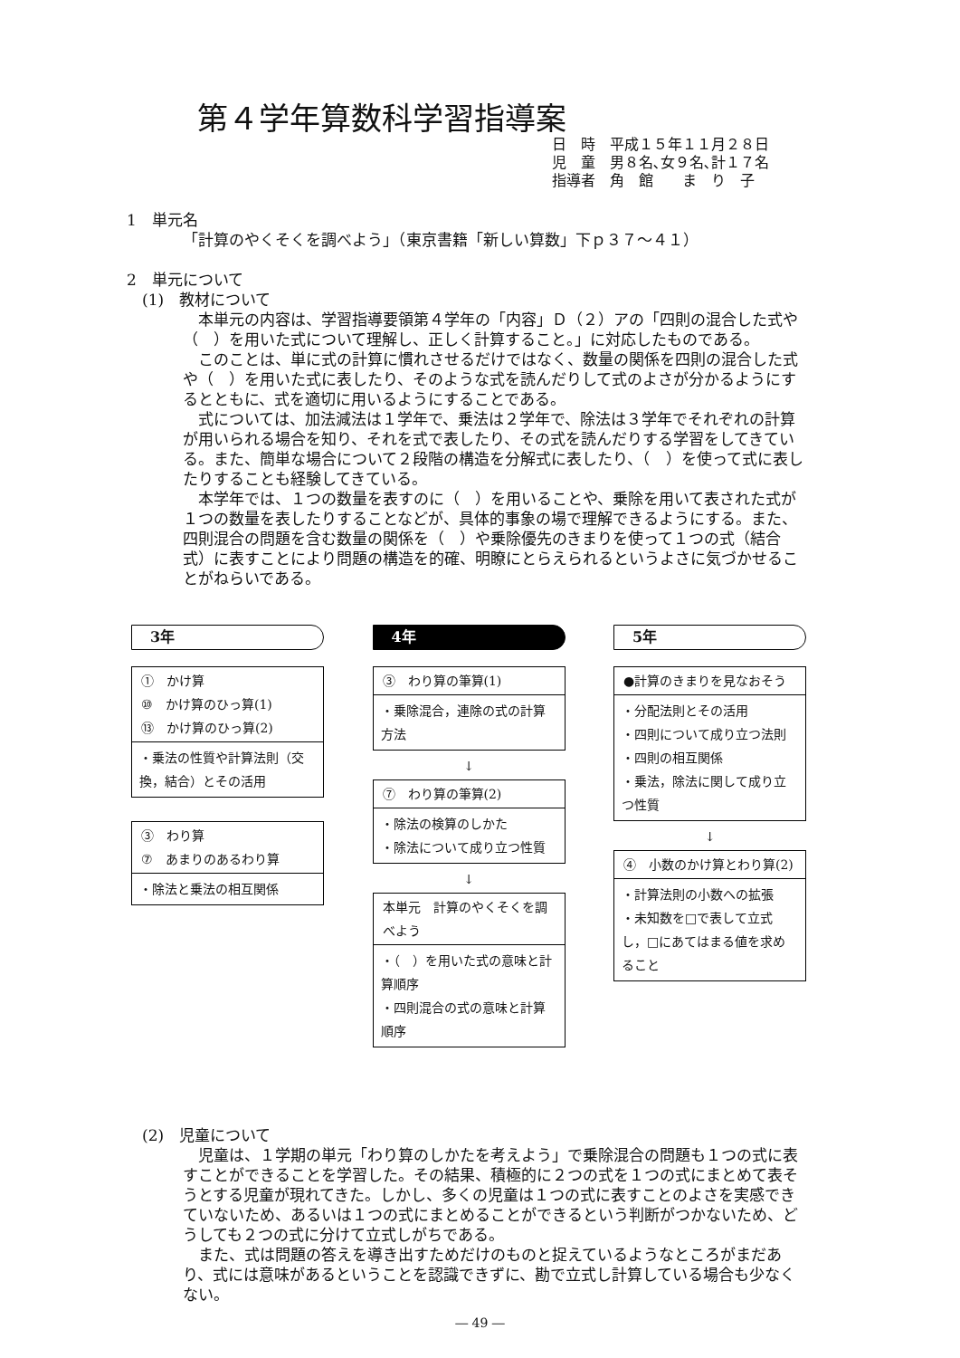第４学年算数科学習指導案
日　時　平成１５年１１月２８日
児　童　男８名､女９名､計１７名
指導者　角　館　　ま　り　子
1　単元名
「計算のやくそくを調べよう」（東京書籍「新しい算数」下ｐ３７～４１）
2　単元について
　(1)　教材について
本単元の内容は、学習指導要領第４学年の「内容」Ｄ（２）アの「四則の混合した式や（　）を用いた式について理解し、正しく計算すること。」に対応したものである。
このことは、単に式の計算に慣れさせるだけではなく、数量の関係を四則の混合した式や（　）を用いた式に表したり、そのような式を読んだりして式のよさが分かるようにするとともに、式を適切に用いるようにすることである。
式については、加法減法は１学年で、乗法は２学年で、除法は３学年でそれぞれの計算が用いられる場合を知り、それを式で表したり、その式を読んだりする学習をしてきている。また、簡単な場合について２段階の構造を分解式に表したり、（　）を使って式に表したりすることも経験してきている。
本学年では、１つの数量を表すのに（　）を用いることや、乗除を用いて表された式が１つの数量を表したりすることなどが、具体的事象の場で理解できるようにする。また、四則混合の問題を含む数量の関係を（　）や乗除優先のきまりを使って１つの式（結合式）に表すことにより問題の構造を的確、明瞭にとらえられるというよさに気づかせることがねらいである。
3年
①　かけ算
⑩　かけ算のひっ算(1)
⑬　かけ算のひっ算(2)
・乗法の性質や計算法則（交換，結合）とその活用
③　わり算
⑦　あまりのあるわり算
・除法と乗法の相互関係
4年
③　わり算の筆算(1)
・乗除混合，連除の式の計算方法
↓
⑦　わり算の筆算(2)
・除法の検算のしかた
・除法について成り立つ性質
↓
本単元　計算のやくそくを調べよう
・（　）を用いた式の意味と計算順序
・四則混合の式の意味と計算順序
5年
●計算のきまりを見なおそう
・分配法則とその活用
・四則について成り立つ法則
・四則の相互関係
・乗法，除法に関して成り立つ性質
↓
④　小数のかけ算とわり算(2)
・計算法則の小数への拡張
・未知数を□で表して立式し，□にあてはまる値を求めること
　(2)　児童について
児童は、１学期の単元「わり算のしかたを考えよう」で乗除混合の問題も１つの式に表すことができることを学習した。その結果、積極的に２つの式を１つの式にまとめて表そうとする児童が現れてきた。しかし、多くの児童は１つの式に表すことのよさを実感できていないため、あるいは１つの式にまとめることができるという判断がつかないため、どうしても２つの式に分けて立式しがちである。
また、式は問題の答えを導き出すためだけのものと捉えているようなところがまだあり、式には意味があるということを認識できずに、勘で立式し計算している場合も少なくない。
― 49 ―